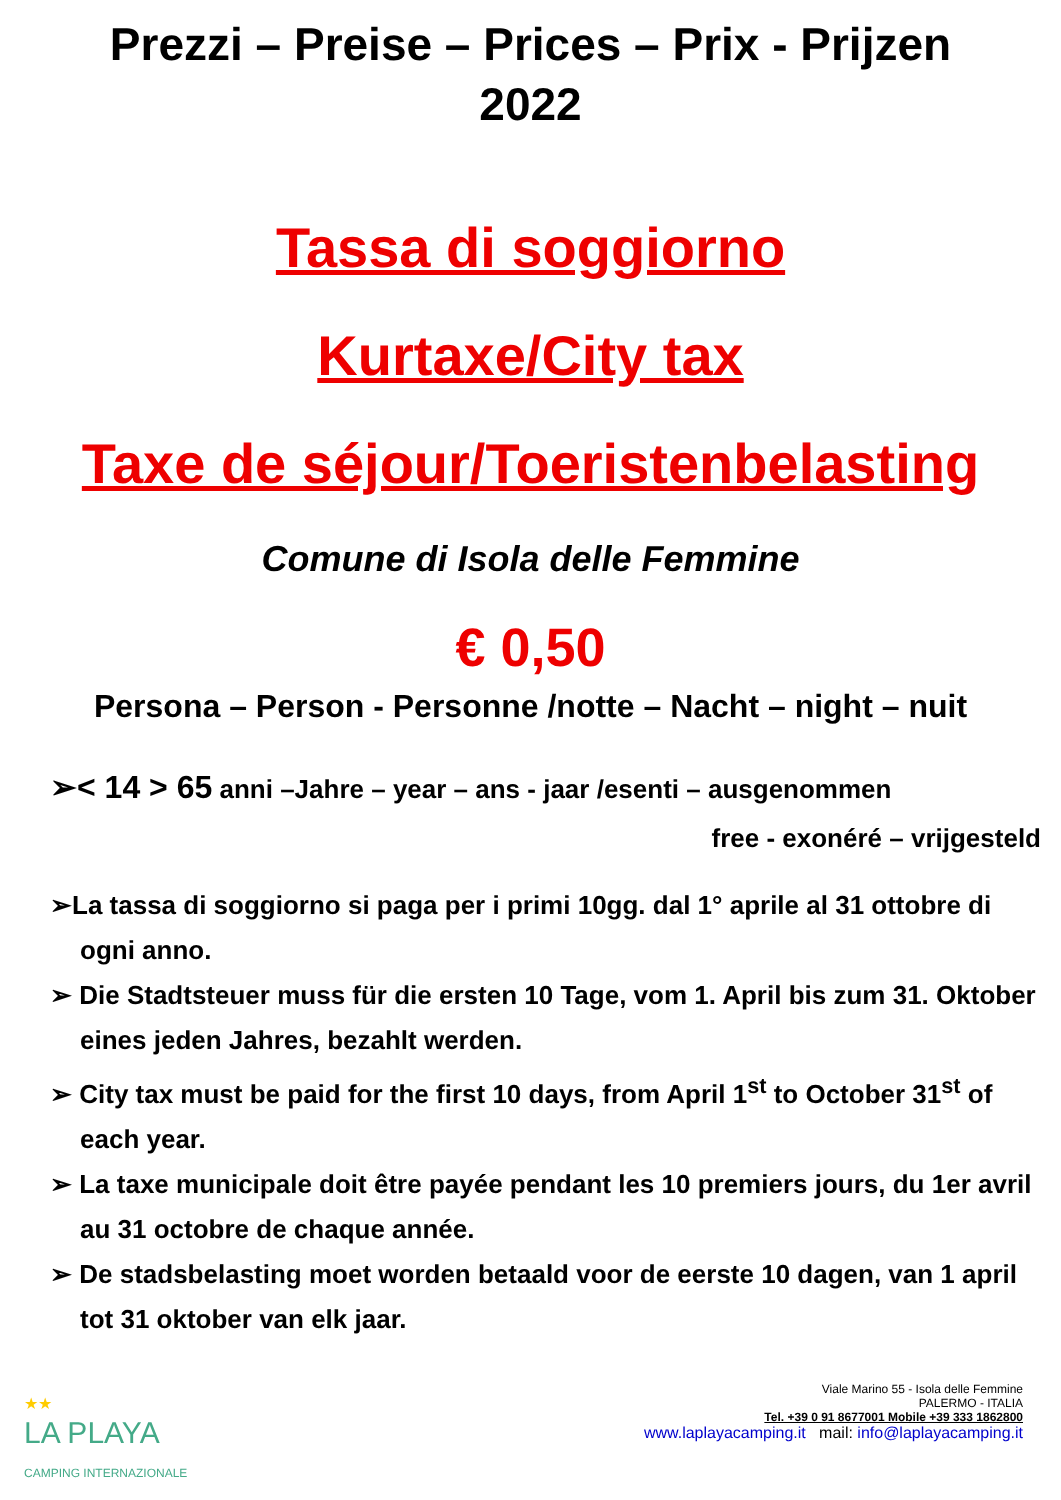Prezzi – Preise – Prices – Prix - Prijzen
2022
Tassa di soggiorno
Kurtaxe/City tax
Taxe de séjour/Toeristenbelasting
Comune di Isola delle Femmine
€ 0,50
Persona – Person - Personne /notte – Nacht – night – nuit
➢< 14 > 65 anni –Jahre – year – ans - jaar /esenti – ausgenommen
free - exonéré – vrijgesteld
➢La tassa di soggiorno si paga per i primi 10gg. dal 1° aprile al 31 ottobre di ogni anno.
➢ Die Stadtsteuer muss für die ersten 10 Tage, vom 1. April bis zum 31. Oktober eines jeden Jahres, bezahlt werden.
➢ City tax must be paid for the first 10 days, from April 1<sup>st</sup> to October 31<sup>st</sup> of each year.
➢ La taxe municipale doit être payée pendant les 10 premiers jours, du 1er avril au 31 octobre de chaque année.
➢ De stadsbelasting moet worden betaald voor de eerste 10 dagen, van 1 april tot 31 oktober van elk jaar.
★★
LA PLAYA
CAMPING INTERNAZIONALE
Viale Marino 55 - Isola delle Femmine
PALERMO - ITALIA
Tel. +39 0 91 8677001 Mobile +39 333 1862800
www.laplayacamping.it mail: info@laplayacamping.it